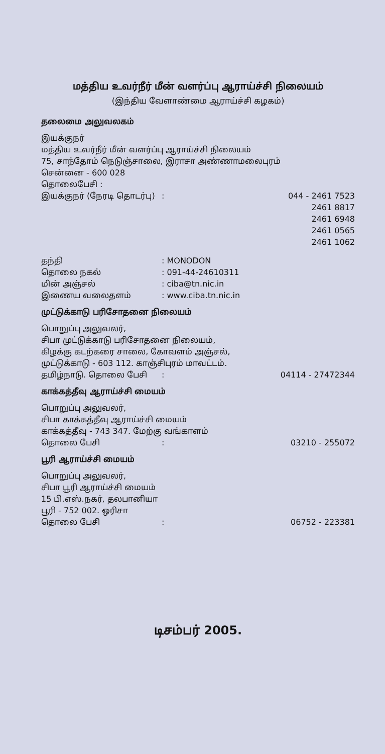மத்திய உவர்நீர் மீன் வளர்ப்பு ஆராய்ச்சி நிலையம்
(இந்திய வேளாண்மை ஆராய்ச்சி கழகம்)
தலைமை அலுவலகம்
இயக்குநர்
மத்திய உவர்நீர் மீன் வளர்ப்பு ஆராய்ச்சி நிலையம்
75, சாந்தோம் நெடுஞ்சாலை, இராசா அண்ணாமலைபுரம்
சென்னை - 600 028
தொலைபேசி :
இயக்குநர் (நேரடி தொடர்பு): 044 - 2461 7523
2461 8817
2461 6948
2461 0565
2461 1062
தந்தி: MONODON
தொலை நகல்: 091-44-24610311
மின் அஞ்சல்: ciba@tn.nic.in
இணைய வலைதளம்: www.ciba.tn.nic.in
முட்டுக்காடு பரிசோதனை நிலையம்
பொறுப்பு அலுவலர்,
சிபா முட்டுக்காடு பரிசோதனை நிலையம்,
கிழக்கு கடற்கரை சாலை, கோவளம் அஞ்சல்,
முட்டுக்காடு - 603 112. காஞ்சிபுரம் மாவட்டம்.
தமிழ்நாடு. தொலை பேசி: 04114 - 27472344
காக்கத்தீவு ஆராய்ச்சி மையம்
பொறுப்பு அலுவலர்,
சிபா காக்கத்தீவு ஆராய்ச்சி மையம்
காக்கத்தீவு - 743 347. மேற்கு வங்காளம்
தொலை பேசி: 03210 - 255072
பூரி ஆராய்ச்சி மையம்
பொறுப்பு அலுவலர்,
சிபா பூரி ஆராய்ச்சி மையம்
15 பி.எஸ்.நகர், தலபானியா
பூரி - 752 002. ஒரிசா
தொலை பேசி: 06752 - 223381
டிசம்பர் 2005.